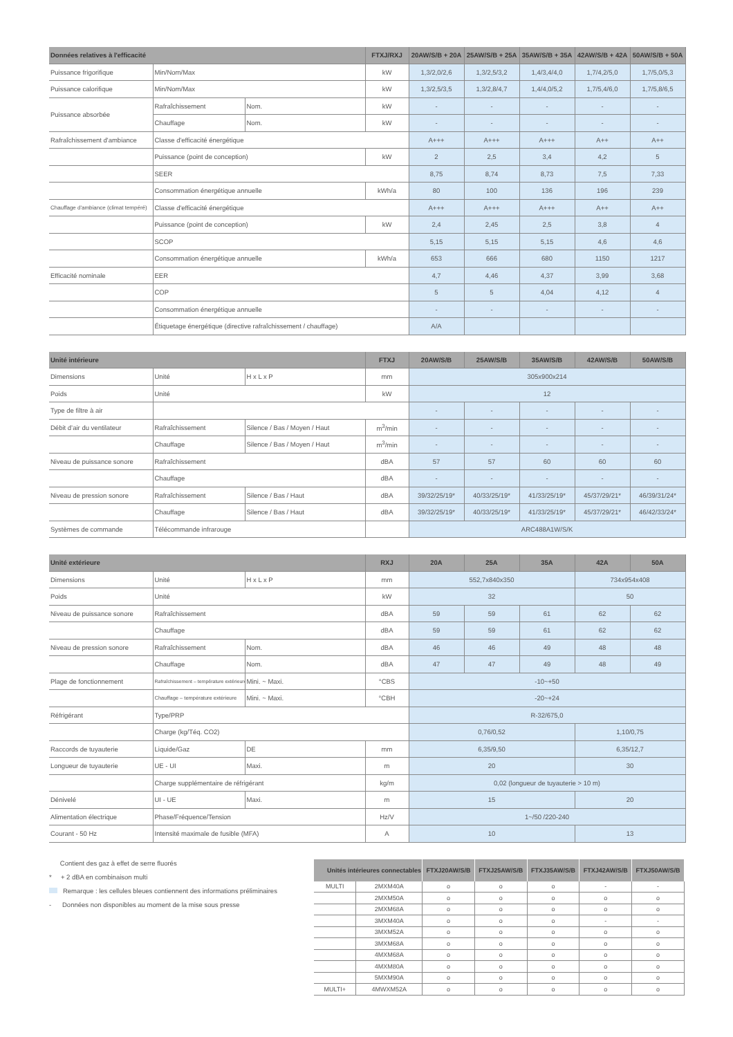| Données relatives à l'efficacité | | | FTXJ/RXJ | 20AW/S/B + 20A | 25AW/S/B + 25A | 35AW/S/B + 35A | 42AW/S/B + 42A | 50AW/S/B + 50A |
| --- | --- | --- | --- | --- | --- | --- | --- | --- |
| Puissance frigorifique | Min/Nom/Max | | kW | 1,3/2,0/2,6 | 1,3/2,5/3,2 | 1,4/3,4/4,0 | 1,7/4,2/5,0 | 1,7/5,0/5,3 |
| Puissance calorifique | Min/Nom/Max | | kW | 1,3/2,5/3,5 | 1,3/2,8/4,7 | 1,4/4,0/5,2 | 1,7/5,4/6,0 | 1,7/5,8/6,5 |
| Puissance absorbée | Rafraîchissement | Nom. | kW | - | - | - | - | - |
| | Chauffage | Nom. | kW | - | - | - | - | - |
| Rafraîchissement d'ambiance | Classe d'efficacité énergétique | | | A+++ | A+++ | A+++ | A++ | A++ |
| | Puissance (point de conception) | | kW | 2 | 2,5 | 3,4 | 4,2 | 5 |
| | SEER | | | 8,75 | 8,74 | 8,73 | 7,5 | 7,33 |
| | Consommation énergétique annuelle | | kWh/a | 80 | 100 | 136 | 196 | 239 |
| Chauffage d'ambiance (climat tempéré) | Classe d'efficacité énergétique | | | A+++ | A+++ | A+++ | A++ | A++ |
| | Puissance (point de conception) | | kW | 2,4 | 2,45 | 2,5 | 3,8 | 4 |
| | SCOP | | | 5,15 | 5,15 | 5,15 | 4,6 | 4,6 |
| | Consommation énergétique annuelle | | kWh/a | 653 | 666 | 680 | 1150 | 1217 |
| Efficacité nominale | EER | | | 4,7 | 4,46 | 4,37 | 3,99 | 3,68 |
| | COP | | | 5 | 5 | 4,04 | 4,12 | 4 |
| | Consommation énergétique annuelle | | | - | - | - | - | - |
| | Étiquetage énergétique (directive rafraîchissement / chauffage) | | | A/A | | | | |
| Unité intérieure | | | FTXJ | 20AW/S/B | 25AW/S/B | 35AW/S/B | 42AW/S/B | 50AW/S/B |
| --- | --- | --- | --- | --- | --- | --- | --- | --- |
| Dimensions | Unité | H x L x P | mm | 305x900x214 | | | | |
| Poids | Unité | | kW | 12 | | | | |
| Type de filtre à air | | | | - | - | - | - | - |
| Débit d’air du ventilateur | Rafraîchissement | Silence / Bas / Moyen / Haut | m<sup>3</sup>/min | - | - | - | - | - |
| | Chauffage | Silence / Bas / Moyen / Haut | m<sup>3</sup>/min | - | - | - | - | - |
| Niveau de puissance sonore | Rafraîchissement | | dBA | 57 | 57 | 60 | 60 | 60 |
| | Chauffage | | dBA | - | - | - | - | - |
| Niveau de pression sonore | Rafraîchissement | Silence / Bas / Haut | dBA | 39/32/25/19* | 40/33/25/19* | 41/33/25/19* | 45/37/29/21* | 46/39/31/24* |
| | Chauffage | Silence / Bas / Haut | dBA | 39/32/25/19* | 40/33/25/19* | 41/33/25/19* | 45/37/29/21* | 46/42/33/24* |
| Systèmes de commande | Télécommande infrarouge | | | ARC488A1W/S/K | | | | |
| Unité extérieure | | | RXJ | 20A | 25A | 35A | 42A | 50A |
| --- | --- | --- | --- | --- | --- | --- | --- | --- |
| Dimensions | Unité | H x L x P | mm | 552,7x840x350 | | | 734x954x408 | |
| Poids | Unité | | kW | 32 | | | 50 | |
| Niveau de puissance sonore | Rafraîchissement | | dBA | 59 | 59 | 61 | 62 | 62 |
| | Chauffage | | dBA | 59 | 59 | 61 | 62 | 62 |
| Niveau de pression sonore | Rafraîchissement | Nom. | dBA | 46 | 46 | 49 | 48 | 48 |
| | Chauffage | Nom. | dBA | 47 | 47 | 49 | 48 | 49 |
| Plage de fonctionnement | Rafraîchissement – température extérieure | Mini. ~ Maxi. | °CBS | -10~+50 | | | | |
| | Chauffage – température extérieure | Mini. ~ Maxi. | °CBH | -20~+24 | | | | |
| Réfrigérant | Type/PRP | | | R-32/675,0 | | | | |
| | Charge (kg/Téq. CO2) | | | 0,76/0,52 | | | 1,10/0,75 | |
| Raccords de tuyauterie | Liquide/Gaz | DE | mm | 6,35/9,50 | | | 6,35/12,7 | |
| Longueur de tuyauterie | UE - UI | Maxi. | m | 20 | | | 30 | |
| | Charge supplémentaire de réfrigérant | | kg/m | 0,02 (longueur de tuyauterie > 10 m) | | | | |
| Dénivelé | UI - UE | Maxi. | m | 15 | | | 20 | |
| Alimentation électrique | Phase/Fréquence/Tension | | Hz/V | 1~/50 /220-240 | | | | |
| Courant - 50 Hz | Intensité maximale de fusible (MFA) | | A | 10 | | | 13 | |
Contient des gaz à effet de serre fluorés
* + 2 dBA en combinaison multi
Remarque : les cellules bleues contiennent des informations préliminaires
- Données non disponibles au moment de la mise sous presse
| Unités intérieures connectables | | FTXJ20AW/S/B | FTXJ25AW/S/B | FTXJ35AW/S/B | FTXJ42AW/S/B | FTXJ50AW/S/B |
| --- | --- | --- | --- | --- | --- | --- |
| MULTI | 2MXM40A | o | o | o | - | - |
| | 2MXM50A | o | o | o | o | o |
| | 2MXM68A | o | o | o | o | o |
| | 3MXM40A | o | o | o | - | - |
| | 3MXM52A | o | o | o | o | o |
| | 3MXM68A | o | o | o | o | o |
| | 4MXM68A | o | o | o | o | o |
| | 4MXM80A | o | o | o | o | o |
| | 5MXM90A | o | o | o | o | o |
| MULTI+ | 4MWXM52A | o | o | o | o | o |